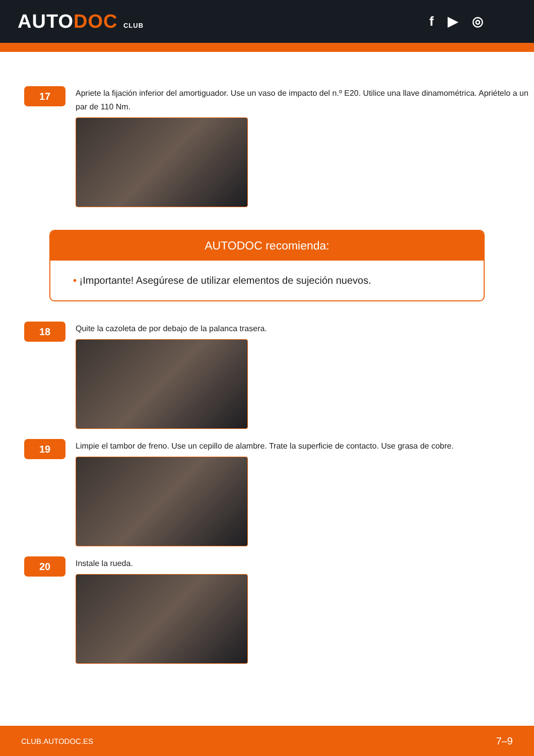AUTODOC CLUB
f ▶ ◎
17
Apriete la fijación inferior del amortiguador. Use un vaso de impacto del n.º E20. Utilice una llave dinamométrica. Apriételo a un par de 110 Nm.
AUTODOC recomienda:
• ¡Importante! Asegúrese de utilizar elementos de sujeción nuevos.
18
Quite la cazoleta de por debajo de la palanca trasera.
19
Limpie el tambor de freno. Use un cepillo de alambre. Trate la superficie de contacto. Use grasa de cobre.
20
Instale la rueda.
CLUB.AUTODOC.ES 7–9